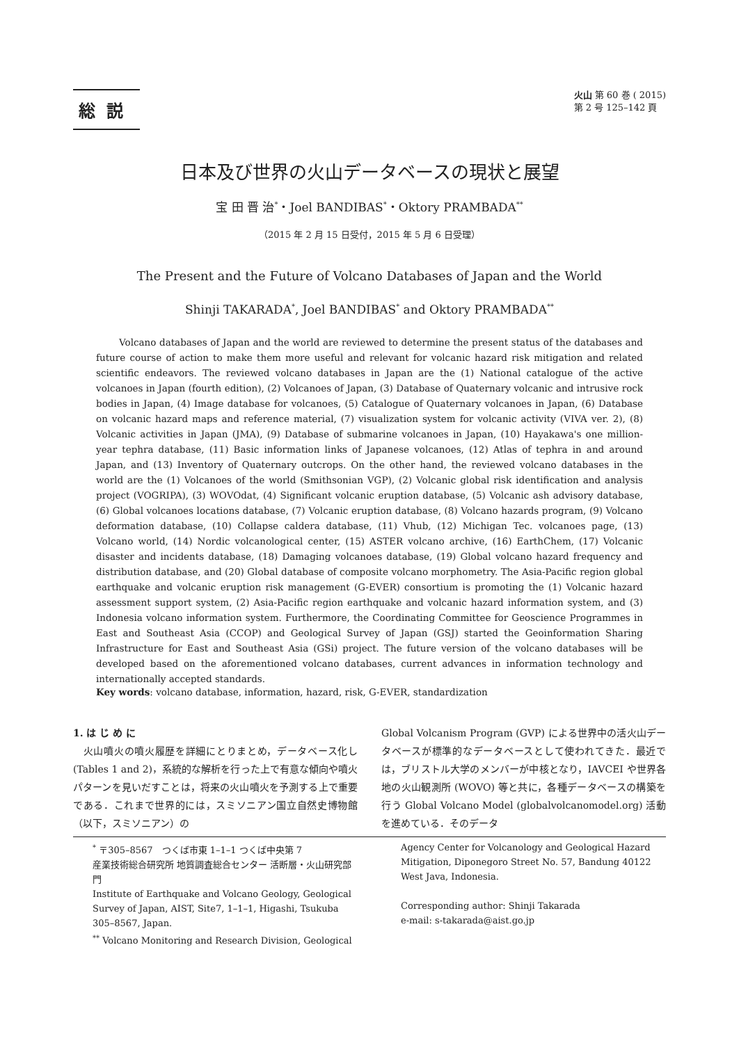総説
火山 第 60 巻 ( 2015)
第 2 号 125–142 頁
日本及び世界の火山データベースの現状と展望
宝 田 晋 治<sup>*</sup>・Joel BANDIBAS<sup>*</sup>・Oktory PRAMBADA<sup>**</sup>
（2015 年 2 月 15 日受付，2015 年 5 月 6 日受理）
The Present and the Future of Volcano Databases of Japan and the World
Shinji TAKARADA<sup>*</sup>, Joel BANDIBAS<sup>*</sup> and Oktory PRAMBADA<sup>**</sup>
Volcano databases of Japan and the world are reviewed to determine the present status of the databases and future course of action to make them more useful and relevant for volcanic hazard risk mitigation and related scientific endeavors. The reviewed volcano databases in Japan are the (1) National catalogue of the active volcanoes in Japan (fourth edition), (2) Volcanoes of Japan, (3) Database of Quaternary volcanic and intrusive rock bodies in Japan, (4) Image database for volcanoes, (5) Catalogue of Quaternary volcanoes in Japan, (6) Database on volcanic hazard maps and reference material, (7) visualization system for volcanic activity (VIVA ver. 2), (8) Volcanic activities in Japan (JMA), (9) Database of submarine volcanoes in Japan, (10) Hayakawa's one million-year tephra database, (11) Basic information links of Japanese volcanoes, (12) Atlas of tephra in and around Japan, and (13) Inventory of Quaternary outcrops. On the other hand, the reviewed volcano databases in the world are the (1) Volcanoes of the world (Smithsonian VGP), (2) Volcanic global risk identification and analysis project (VOGRIPA), (3) WOVOdat, (4) Significant volcanic eruption database, (5) Volcanic ash advisory database, (6) Global volcanoes locations database, (7) Volcanic eruption database, (8) Volcano hazards program, (9) Volcano deformation database, (10) Collapse caldera database, (11) Vhub, (12) Michigan Tec. volcanoes page, (13) Volcano world, (14) Nordic volcanological center, (15) ASTER volcano archive, (16) EarthChem, (17) Volcanic disaster and incidents database, (18) Damaging volcanoes database, (19) Global volcano hazard frequency and distribution database, and (20) Global database of composite volcano morphometry. The Asia-Pacific region global earthquake and volcanic eruption risk management (G-EVER) consortium is promoting the (1) Volcanic hazard assessment support system, (2) Asia-Pacific region earthquake and volcanic hazard information system, and (3) Indonesia volcano information system. Furthermore, the Coordinating Committee for Geoscience Programmes in East and Southeast Asia (CCOP) and Geological Survey of Japan (GSJ) started the Geoinformation Sharing Infrastructure for East and Southeast Asia (GSi) project. The future version of the volcano databases will be developed based on the aforementioned volcano databases, current advances in information technology and internationally accepted standards.
Key words: volcano database, information, hazard, risk, G-EVER, standardization
1. は じ め に
　火山噴火の噴火履歴を詳細にとりまとめ，データベース化し (Tables 1 and 2)，系統的な解析を行った上で有意な傾向や噴火パターンを見いだすことは，将来の火山噴火を予測する上で重要である．これまで世界的には，スミソニアン国立自然史博物館（以下，スミソニアン）の
Global Volcanism Program (GVP) による世界中の活火山データベースが標準的なデータベースとして使われてきた．最近では，ブリストル大学のメンバーが中核となり，IAVCEI や世界各地の火山観測所 (WOVO) 等と共に，各種データベースの構築を行う Global Volcano Model (globalvolcanomodel.org) 活動を進めている．そのデータ
<sup>*</sup> 〒305–8567　つくば市東 1–1–1 つくば中央第 7
産業技術総合研究所 地質調査総合センター 活断層・火山研究部門
Institute of Earthquake and Volcano Geology, Geological Survey of Japan, AIST, Site7, 1–1–1, Higashi, Tsukuba 305–8567, Japan.
<sup>**</sup> Volcano Monitoring and Research Division, Geological
Agency Center for Volcanology and Geological Hazard Mitigation, Diponegoro Street No. 57, Bandung 40122 West Java, Indonesia.
Corresponding author: Shinji Takarada
e-mail: s-takarada@aist.go.jp